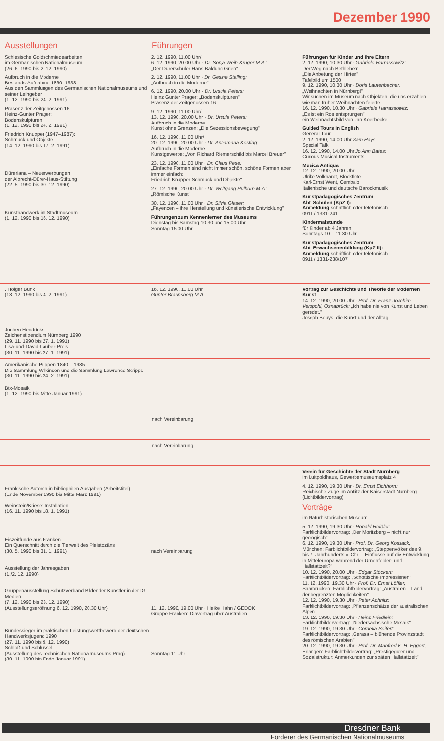Dezember 1990
Ausstellungen Führungen
Schlesische Goldschmiedearbeiten
im Germanischen Nationalmuseum
(26. 6. 1990 bis 2. 12. 1990)
Aufbruch in die Moderne
Bestands-Aufnahme 1890–1933
Aus den Sammlungen des Germanischen Nationalmuseums und seiner Leihgeber
(1. 12. 1990 bis 24. 2. 1991)
Präsenz der Zeitgenossen 16
Heinz-Günter Prager:
Bodenskulpturen
(1. 12. 1990 bis 24. 2. 1991)
Friedrich Knupper (1947–1987):
Schmuck und Objekte
(14. 12. 1990 bis 17. 2. 1991)
Düreriana – Neuerwerbungen
der Albrecht-Dürer-Haus-Stiftung
(22. 5. 1990 bis 30. 12. 1990)
Kunsthandwerk im Stadtmuseum
(1. 12. 1990 bis 16. 12. 1990)
2. 12. 1990, 11.00 Uhr/
6. 12. 1990, 20.00 Uhr · Dr. Sonja Weih-Krüger M.A.:
„Der Dürerschüler Hans Baldung Grien"
2. 12. 1990, 11.00 Uhr · Dr. Gesine Stalling:
„Aufbruch in die Moderne"
6. 12. 1990, 20.00 Uhr · Dr. Ursula Peters:
Heinz Günter Prager: „Bodenskulpturen"
Präsenz der Zeitgenossen 16
9. 12. 1990, 11.00 Uhr/
13. 12. 1990, 20.00 Uhr · Dr. Ursula Peters:
Aufbruch in die Moderne
Kunst ohne Grenzen: „Die Sezessionsbewegung"
16. 12. 1990, 11.00 Uhr/
20. 12. 1990, 20.00 Uhr · Dr. Annamaria Kesting:
Aufbruch in die Moderne
Kunstgewerbe: „Von Richard Riemerschild bis Marcel Breuer"
23. 12. 1990, 11.00 Uhr · Dr. Claus Pese:
„Einfache Formen sind nicht immer schön, schöne Formen aber immer einfach:
Friedrich Knupper Schmuck und Objekte"
27. 12. 1990, 20.00 Uhr · Dr. Wolfgang Pülhorn M.A.:
„Römische Kunst"
30. 12. 1990, 11.00 Uhr · Dr. Silvia Glaser:
„Fayencen – ihre Herstellung und künstlerische Entwicklung"
Führungen zum Kennenlernen des Museums
Dienstag bis Samstag 10.30 und 15.00 Uhr
Sonntag 15.00 Uhr
Führungen für Kinder und ihre Eltern
2. 12. 1990, 10.30 Uhr · Gabriele Harrassowitz:
Der Weg nach Bethlehem
„Die Anbetung der Hirten"
Tafelbild um 1500
9. 12. 1990, 10.30 Uhr · Doris Lautenbacher:
„Weihnachten in Nürnberg!"
Wir suchen im Museum nach Objekten, die uns erzählen, wie man früher Weihnachten feierte.
16. 12. 1990, 10.30 Uhr · Gabriele Harrassowitz:
„Es ist ein Ros entsprungen"
ein Weihnachtsbild von Jan Koerbecke
Guided Tours in English
General Tour
2. 12. 1990, 14.00 Uhr Sam Hays
Special Talk
16. 12. 1990, 14.00 Uhr Jo Ann Bates:
Curious Musical Instruments
Musica Antiqua
12. 12. 1990, 20.00 Uhr
Ulrike Volkhardt, Blockflöte
Karl-Ernst Went, Cembalo
Italienische und deutsche Barockmusik
Kunstpädagogisches Zentrum
Abt. Schulen (KpZ I):
Anmeldung schriftlich oder telefonisch
0911 / 1331-241
Kindermalstunde
für Kinder ab 4 Jahren
Sonntags 10 – 11.30 Uhr
Kunstpädagogisches Zentrum
Abt. Erwachsenenbildung (KpZ II):
Anmeldung schriftlich oder telefonisch
0911 / 1331-238/107
. Holger Bunk
(13. 12. 1990 bis 4. 2. 1991)
16. 12. 1990, 11.00 Uhr
Günter Braunsberg M.A.
Vortrag zur Geschichte und Theorie der Modernen Kunst
14. 12. 1990, 20.00 Uhr · Prof. Dr. Franz-Joachim Verspohl, Osnabrück: „Ich habe nie von Kunst und Leben geredet."
Joseph Beuys, die Kunst und der Alltag
Jochen Hendricks
Zeichenstipendium Nürnberg 1990
(29. 11. 1990 bis 27. 1. 1991)
Lisa-und-David-Lauber-Preis
(30. 11. 1990 bis 27. 1. 1991)
Amerikanische Puppen 1840 – 1985
Die Sammlung Wilkinson und die Sammlung Lawrence Scripps
(30. 11. 1990 bis 24. 2. 1991)
Btx-Mosaik
(1. 12. 1990 bis Mitte Januar 1991)
nach Vereinbarung
nach Vereinbarung
Fränkische Autoren in bibliophilen Ausgaben (Arbeitstitel)
(Ende November 1990 bis Mitte März 1991)
Weinstein/Kriese: Installation
(16. 11. 1990 bis 18. 1. 1991)
Eiszeitfunde aus Franken
Ein Querschnitt durch die Tierwelt des Pleistozäns
(30. 5. 1990 bis 31. 1. 1991)
Ausstellung der Jahresgaben
(1./2. 12. 1990)
Gruppenausstellung Schutzverband Bildender Künstler in der IG Medien
(7. 12. 1990 bis 23. 12. 1990)
(Ausstellungseröffnung 6. 12. 1990, 20.30 Uhr)
Bundessieger im praktischen Leistungswettbewerb der deutschen Handwerksjugend 1990
(27. 11. 1990 bis 9. 12. 1990)
Schloß und Schlüssel
(Ausstellung des Technischen Nationalmuseums Prag)
(30. 11. 1990 bis Ende Januar 1991)
nach Vereinbarung
11. 12. 1990, 19.00 Uhr · Heike Hahn / GEDOK
Gruppe Franken: Diavortrag über Australien
Sonntag 11 Uhr
Verein für Geschichte der Stadt Nürnberg
im Luitpoldhaus, Gewerbemuseumsplatz 4
4. 12. 1990, 19.30 Uhr · Dr. Ernst Eichhorn:
Reichische Züge im Antlitz der Kaiserstadt Nürnberg (Lichtbildervortrag)
Vorträge
im Naturhistorischen Museum
5. 12. 1990, 19.30 Uhr · Ronald Heißler: Farblichtbildervortrag: „Der Moritzberg – nicht nur geologisch"
6. 12. 1990, 19.30 Uhr · Prof. Dr. Georg Kossack, München: Farblichtbildervortrag: „Steppenvölker des 9. bis 7. Jahrhunderts v. Chr. – Einflüsse auf die Entwicklung in Mitteleuropa während der Urnenfelder- und Hallstattzeit?"
10. 12. 1990, 20.00 Uhr · Edgar Stöckert: Farblichtbildervortrag: „Schottische Impressionen"
11. 12. 1990, 19.30 Uhr · Prof. Dr. Ernst Löffler, Saarbrücken: Farblichtbildervortrag: „Australien – Land der begrenzten Möglichkeiten"
12. 12. 1990, 19.30 Uhr · Peter Achnitz: Farblichtbildervortrag: „Pflanzenschätze der australischen Alpen"
13. 12. 1990, 19.30 Uhr · Heinz Friedlein: Farblichtbildervortrag: „Niedersächsische Mosaik"
19. 12. 1990, 19.30 Uhr · Cornelia Seifert: Farblichtbildervortrag: „Gerasa – blühende Provinzstadt des römischen Arabien"
20. 12. 1990, 19.30 Uhr · Prof. Dr. Manfred K. H. Eggert, Erlangen: Farblichtbildervortrag: „Prestigegüter und Sozialstruktur: Anmerkungen zur späten Hallstattzeit"
Dresdner Bank
Förderer des Germanischen Nationalmuseums